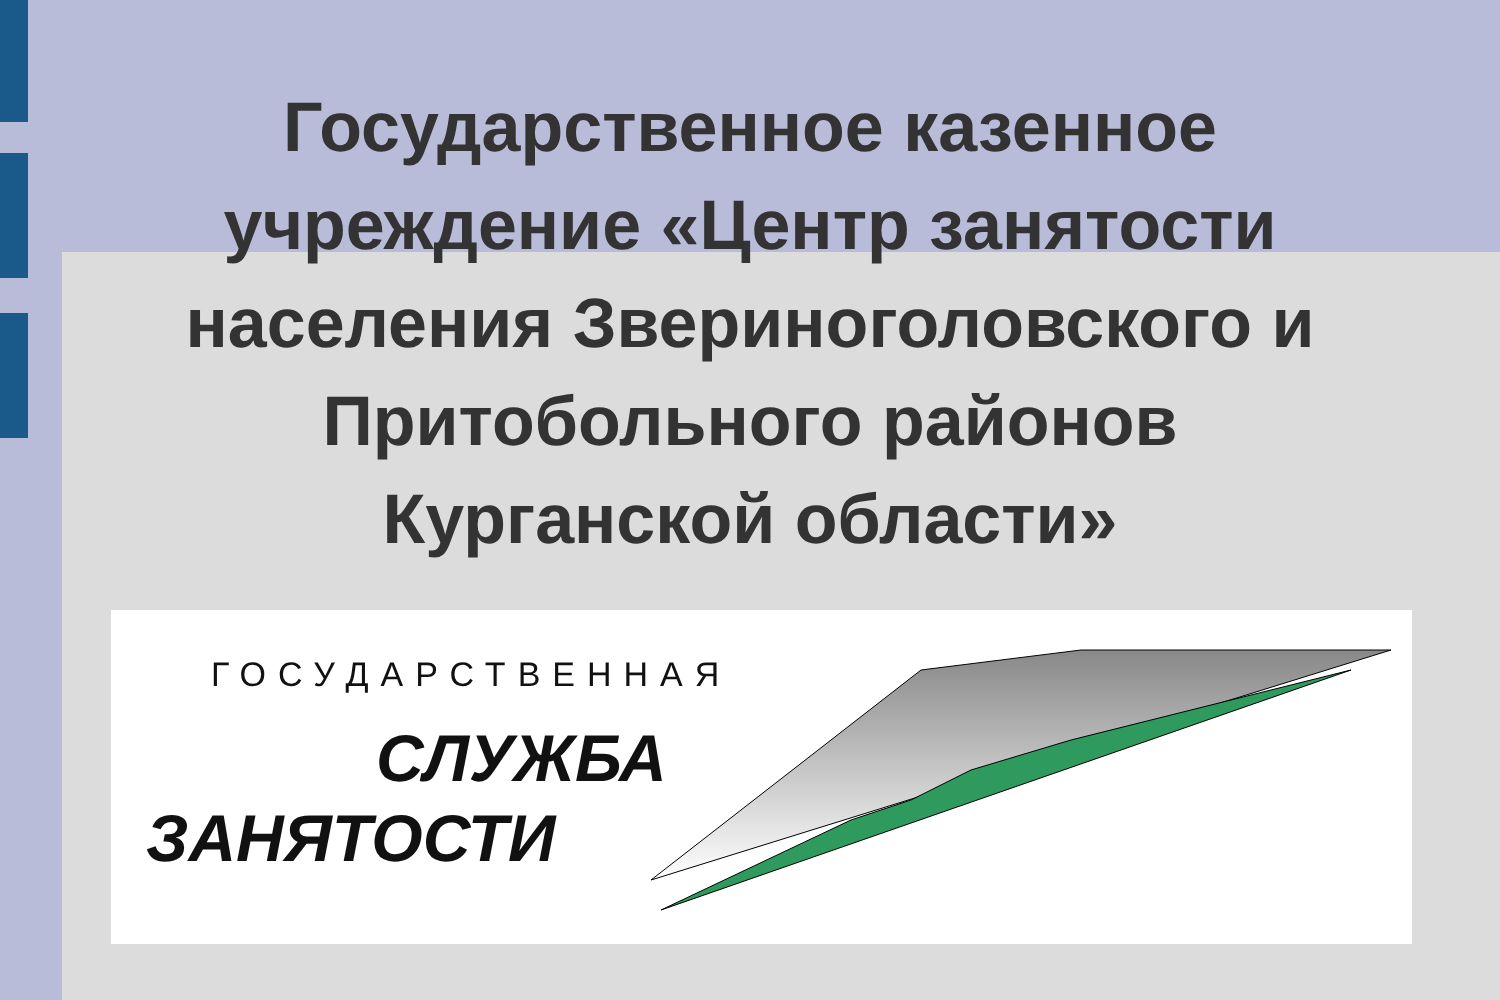Государственное казенное
учреждение «Центр занятости
населения Звериноголовского и
Притобольного районов
Курганской области»
ГОСУДАРСТВЕННАЯ
СЛУЖБА
ЗАНЯТОСТИ